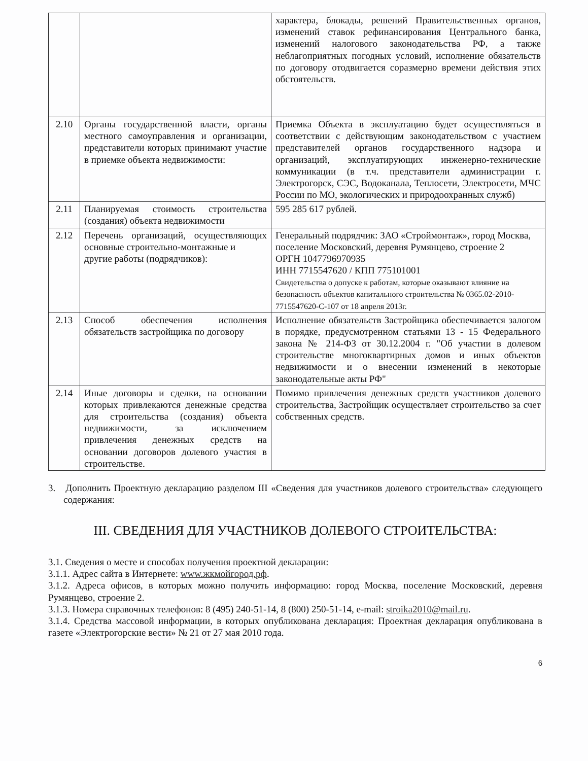| | | характера, блокады, решений Правительственных органов, изменений ставок рефинансирования Центрального банка, изменений налогового законодательства РФ, а также неблагоприятных погодных условий, исполнение обязательств по договору отодвигается соразмерно времени действия этих обстоятельств. |
| 2.10 | Органы государственной власти, органы местного самоуправления и организации, представители которых принимают участие в приемке объекта недвижимости: | Приемка Объекта в эксплуатацию будет осуществляться в соответствии с действующим законодательством с участием представителей органов государственного надзора и организаций, эксплуатирующих инженерно-технические коммуникации (в т.ч. представители администрации г. Электрогорск, СЭС, Водоканала, Теплосети, Электросети, МЧС России по МО, экологических и природоохранных служб) |
| 2.11 | Планируемая стоимость строительства (создания) объекта недвижимости | 595 285 617 рублей. |
| 2.12 | Перечень организаций, осуществляющих основные строительно-монтажные и другие работы (подрядчиков): | Генеральный подрядчик: ЗАО «Строймонтаж», город Москва, поселение Московский, деревня Румянцево, строение 2 ОРГН 1047796970935 ИНН 7715547620 / КПП 775101001 Свидетельства о допуске к работам, которые оказывают влияние на безопасность объектов капитального строительства № 0365.02-2010-7715547620-С-107 от 18 апреля 2013г. |
| 2.13 | Способ обеспечения исполнения обязательств застройщика по договору | Исполнение обязательств Застройщика обеспечивается залогом в порядке, предусмотренном статьями 13 - 15 Федерального закона № 214-ФЗ от 30.12.2004 г. "Об участии в долевом строительстве многоквартирных домов и иных объектов недвижимости и о внесении изменений в некоторые законодательные акты РФ" |
| 2.14 | Иные договоры и сделки, на основании которых привлекаются денежные средства для строительства (создания) объекта недвижимости, за исключением привлечения денежных средств на основании договоров долевого участия в строительстве. | Помимо привлечения денежных средств участников долевого строительства, Застройщик осуществляет строительство за счет собственных средств. |
3. Дополнить Проектную декларацию разделом III «Сведения для участников долевого строительства» следующего содержания:
III. СВЕДЕНИЯ ДЛЯ УЧАСТНИКОВ ДОЛЕВОГО СТРОИТЕЛЬСТВА:
3.1. Сведения о месте и способах получения проектной декларации:
3.1.1. Адрес сайта в Интернете: www.жкмойгород.рф.
3.1.2. Адреса офисов, в которых можно получить информацию: город Москва, поселение Московский, деревня Румянцево, строение 2.
3.1.3. Номера справочных телефонов: 8 (495) 240-51-14, 8 (800) 250-51-14, e-mail: stroika2010@mail.ru.
3.1.4. Средства массовой информации, в которых опубликована декларация: Проектная декларация опубликована в газете «Электрогорские вести» № 21 от 27 мая 2010 года.
6